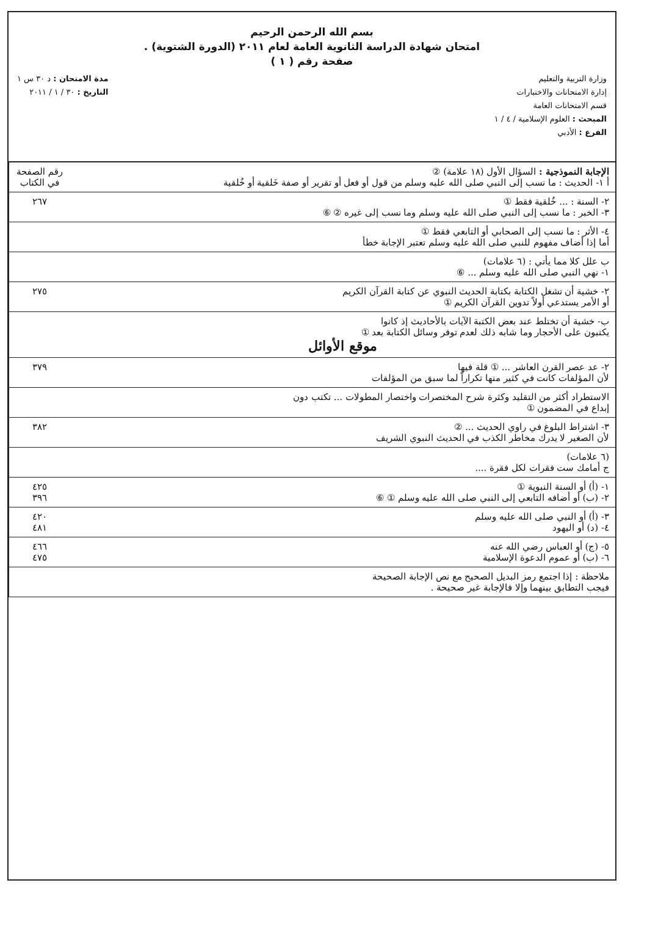بسم الله الرحمن الرحيم
امتحان شهادة الدراسة الثانوية العامة لعام ٢٠١١ (الدورة الشتوية) .
صفحة رقم ( ١ )
وزارة التربية والتعليم
إدارة الامتحانات والاختبارات
قسم الامتحانات العامة
المبحث : العلوم الإسلامية / ٤ / ١
الفرع : الأدبي
مدة الامتحان : د ٣٠ س ١
التاريخ : ٣٠ / ١ / ٢٠١١
| الإجابة النموذجية : السؤال الأول (١٨ علامة) ② أ ١- الحديث : ما نسب إلى النبي صلى الله عليه وسلم من قول أو فعل أو تقرير أو صفة خَلقية أو خُلقية | رقم الصفحة في الكتاب |
| ٢- السنة : ... خُلقية فقط ① ٣- الخبر : ما نسب إلى النبي صلى الله عليه وسلم وما نسب إلى غيره ② ⑥ | ٢٦٧ |
| ٤- الأثر : ما نسب إلى الصحابي أو التابعي فقط ① أما إذا أضاف مفهوم للنبي صلى الله عليه وسلم تعتبر الإجابة خطأ | |
| ب علل كلا مما يأتي : (٦ علامات) ١- نهي النبي صلى الله عليه وسلم ... ⑥ | |
| ٢- خشية أن تشغل الكتابة بكتابة الحديث النبوي عن كتابة القرآن الكريم أو الأمر يستدعي أولاً تدوين القرآن الكريم ① | ٢٧٥ |
| ب- خشية أن تختلط عند بعض الكتبة الآيات بالأحاديث إذ كانوا يكتبون على الأحجار وما شابه ذلك لعدم توفر وسائل الكتابة بعد ① موقع الأوائل | |
| ٢- عد عصر القرن العاشر ... ① قلة فيها لأن المؤلفات كانت في كثير منها تكراراً لما سبق من المؤلفات | ٣٧٩ |
| الاستطراد أكثر من التقليد وكثرة شرح المختصرات واختصار المطولات ... تكتب دون إبداع في المضمون ① | |
| ٣- اشتراط البلوغ في راوي الحديث ... ② لأن الصغير لا يدرك مخاطر الكذب في الحديث النبوي الشريف | ٣٨٢ |
| (٦ علامات) ج أمامك ست فقرات لكل فقرة .... | |
| ١- (أ) أو السنة النبوية ① ٢- (ب) أو أضافه التابعي إلى النبي صلى الله عليه وسلم ① ⑥ | ٤٢٥ ٣٩٦ |
| ٣- (أ) أو النبي صلى الله عليه وسلم ٤- (د) أو اليهود | ٤٢٠ ٤٨١ |
| ٥- (ج) أو العباس رضي الله عنه ٦- (ب) أو عموم الدعوة الإسلامية | ٤٦٦ ٤٧٥ |
| ملاحظة : إذا اجتمع رمز البديل الصحيح مع نص الإجابة الصحيحة فيجب التطابق بينهما وإلا فالإجابة غير صحيحة . | |